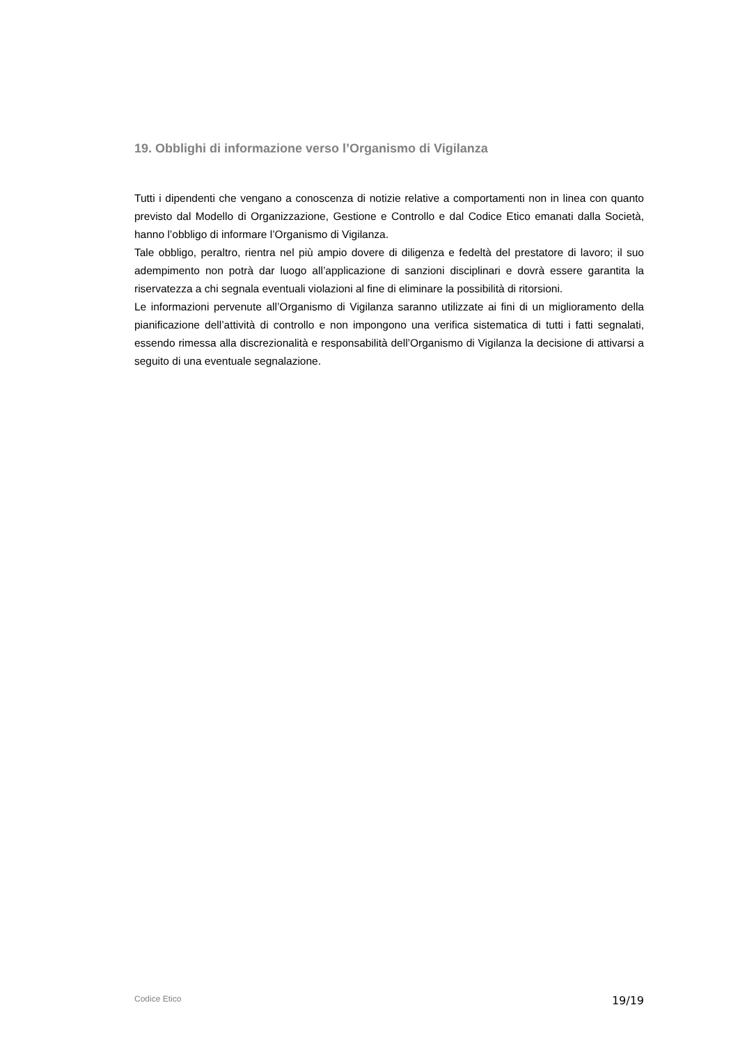19. Obblighi di informazione verso l’Organismo di Vigilanza
Tutti i dipendenti che vengano a conoscenza di notizie relative a comportamenti non in linea con quanto previsto dal Modello di Organizzazione, Gestione e Controllo e dal Codice Etico emanati dalla Società, hanno l’obbligo di informare l’Organismo di Vigilanza.
Tale obbligo, peraltro, rientra nel più ampio dovere di diligenza e fedeltà del prestatore di lavoro; il suo adempimento non potrà dar luogo all’applicazione di sanzioni disciplinari e dovrà essere garantita la riservatezza a chi segnala eventuali violazioni al fine di eliminare la possibilità di ritorsioni.
Le informazioni pervenute all’Organismo di Vigilanza saranno utilizzate ai fini di un miglioramento della pianificazione dell’attività di controllo e non impongono una verifica sistematica di tutti i fatti segnalati, essendo rimessa alla discrezionalità e responsabilità dell’Organismo di Vigilanza la decisione di attivarsi a seguito di una eventuale segnalazione.
Codice Etico 19/19